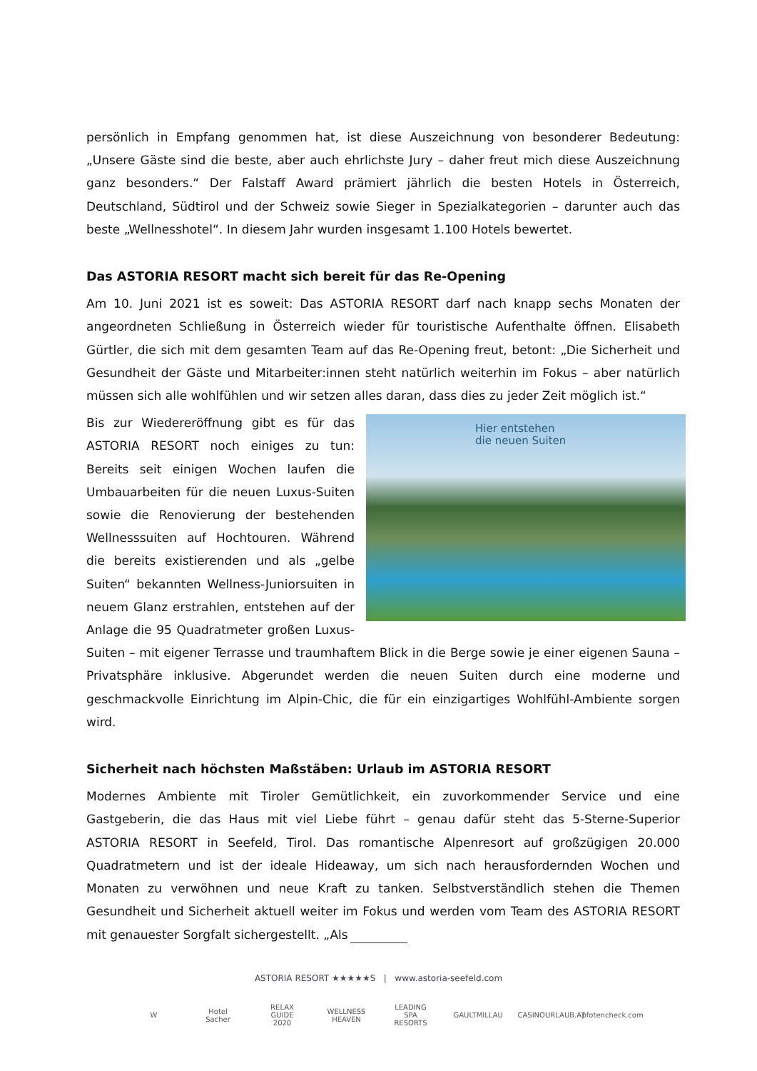persönlich in Empfang genommen hat, ist diese Auszeichnung von besonderer Bedeutung: „Unsere Gäste sind die beste, aber auch ehrlichste Jury – daher freut mich diese Auszeichnung ganz besonders.“ Der Falstaff Award prämiert jährlich die besten Hotels in Österreich, Deutschland, Südtirol und der Schweiz sowie Sieger in Spezialkategorien – darunter auch das beste „Wellnesshotel“. In diesem Jahr wurden insgesamt 1.100 Hotels bewertet.
Das ASTORIA RESORT macht sich bereit für das Re-Opening
Am 10. Juni 2021 ist es soweit: Das ASTORIA RESORT darf nach knapp sechs Monaten der angeordneten Schließung in Österreich wieder für touristische Aufenthalte öffnen. Elisabeth Gürtler, die sich mit dem gesamten Team auf das Re-Opening freut, betont: „Die Sicherheit und Gesundheit der Gäste und Mitarbeiter:innen steht natürlich weiterhin im Fokus – aber natürlich müssen sich alle wohlfühlen und wir setzen alles daran, dass dies zu jeder Zeit möglich ist.“
Hier entstehen
die neuen Suiten
Bis zur Wiedereröffnung gibt es für das ASTORIA RESORT noch einiges zu tun: Bereits seit einigen Wochen laufen die Umbauarbeiten für die neuen Luxus-Suiten sowie die Renovierung der bestehenden Wellnesssuiten auf Hochtouren. Während die bereits existierenden und als „gelbe Suiten“ bekannten Wellness-Juniorsuiten in neuem Glanz erstrahlen, entstehen auf der Anlage die 95 Quadratmeter großen Luxus-Suiten – mit eigener Terrasse und traumhaftem Blick in die Berge sowie je einer eigenen Sauna – Privatsphäre inklusive. Abgerundet werden die neuen Suiten durch eine moderne und geschmackvolle Einrichtung im Alpin-Chic, die für ein einzigartiges Wohlfühl-Ambiente sorgen wird.
Sicherheit nach höchsten Maßstäben: Urlaub im ASTORIA RESORT
Modernes Ambiente mit Tiroler Gemütlichkeit, ein zuvorkommender Service und eine Gastgeberin, die das Haus mit viel Liebe führt – genau dafür steht das 5-Sterne-Superior ASTORIA RESORT in Seefeld, Tirol. Das romantische Alpenresort auf großzügigen 20.000 Quadratmetern und ist der ideale Hideaway, um sich nach herausfordernden Wochen und Monaten zu verwöhnen und neue Kraft zu tanken. Selbstverständlich stehen die Themen Gesundheit und Sicherheit aktuell weiter im Fokus und werden vom Team des ASTORIA RESORT mit genauester Sorgfalt sichergestellt. „Als
ASTORIA RESORT ★★★★★S | www.astoria-seefeld.com
W
Hotel Sacher
RELAX GUIDE 2020
WELLNESS HEAVEN
LEADING SPA RESORTS
GAULTMILLAU
CASINOURLAUB.AT
pfotencheck.com